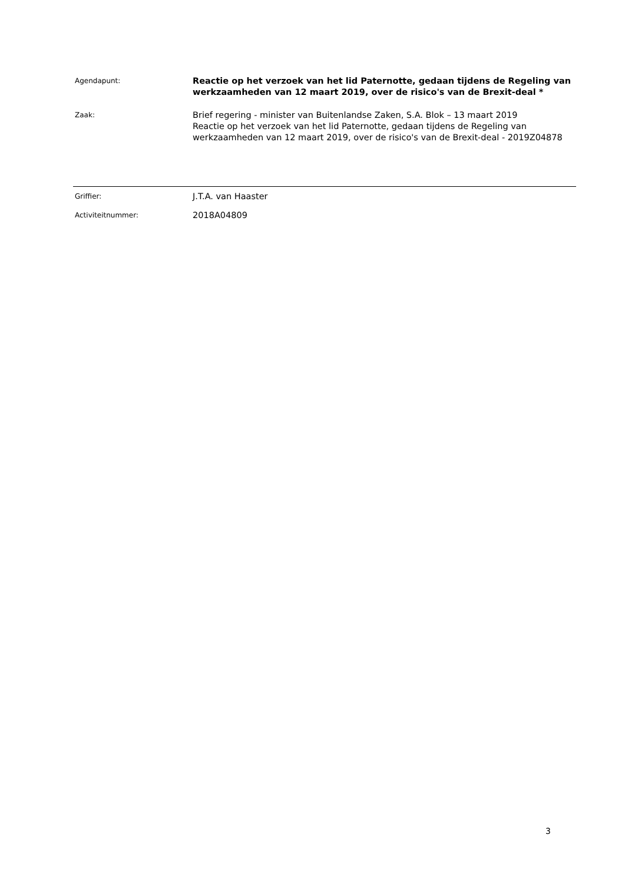Agendapunt:
Reactie op het verzoek van het lid Paternotte, gedaan tijdens de Regeling van werkzaamheden van 12 maart 2019, over de risico's van de Brexit-deal *
Zaak:
Brief regering - minister van Buitenlandse Zaken, S.A. Blok – 13 maart 2019
Reactie op het verzoek van het lid Paternotte, gedaan tijdens de Regeling van werkzaamheden van 12 maart 2019, over de risico's van de Brexit-deal - 2019Z04878
Griffier:
J.T.A. van Haaster
Activiteitnummer:
2018A04809
3